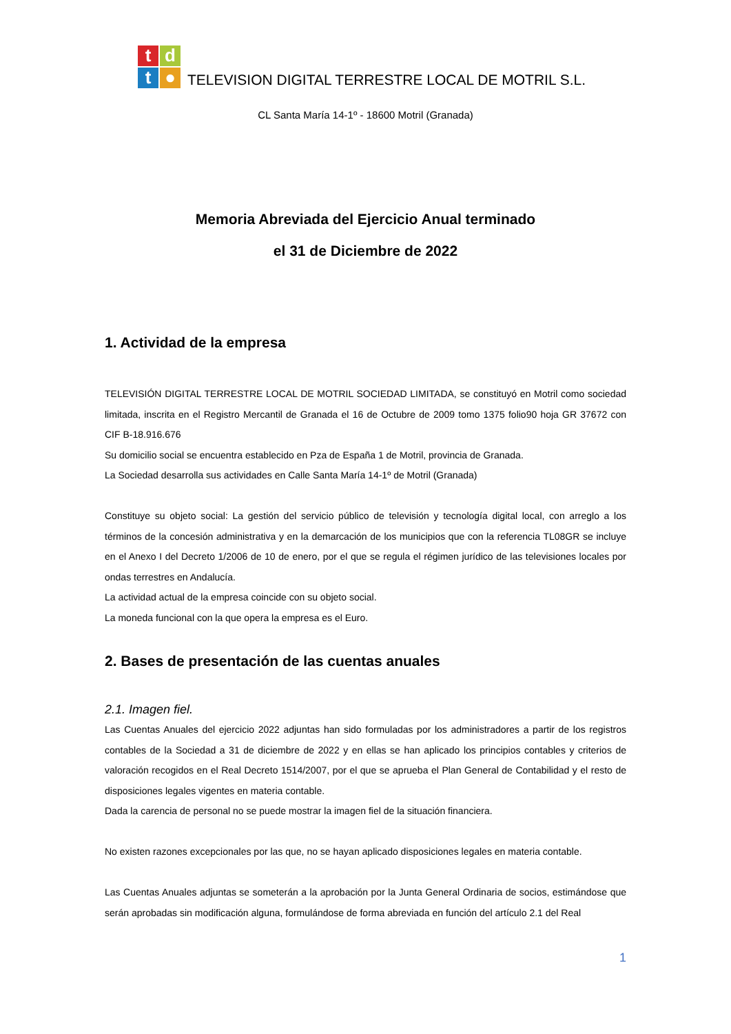tdt ●
TELEVISION DIGITAL TERRESTRE LOCAL DE MOTRIL S.L.
CL Santa María 14-1º - 18600 Motril (Granada)
Memoria Abreviada del Ejercicio Anual terminado
el 31 de Diciembre de 2022
1. Actividad de la empresa
TELEVISIÓN DIGITAL TERRESTRE LOCAL DE MOTRIL SOCIEDAD LIMITADA, se constituyó en Motril como sociedad limitada, inscrita en el Registro Mercantil de Granada el 16 de Octubre de 2009 tomo 1375 folio90 hoja GR 37672 con CIF B-18.916.676
Su domicilio social se encuentra establecido en Pza de España 1 de Motril, provincia de Granada.
La Sociedad desarrolla sus actividades en Calle Santa María 14-1º de Motril (Granada)
Constituye su objeto social: La gestión del servicio público de televisión y tecnología digital local, con arreglo a los términos de la concesión administrativa y en la demarcación de los municipios que con la referencia TL08GR se incluye en el Anexo I del Decreto 1/2006 de 10 de enero, por el que se regula el régimen jurídico de las televisiones locales por ondas terrestres en Andalucía.
La actividad actual de la empresa coincide con su objeto social.
La moneda funcional con la que opera la empresa es el Euro.
2. Bases de presentación de las cuentas anuales
2.1. Imagen fiel.
Las Cuentas Anuales del ejercicio 2022 adjuntas han sido formuladas por los administradores a partir de los registros contables de la Sociedad a 31 de diciembre de 2022 y en ellas se han aplicado los principios contables y criterios de valoración recogidos en el Real Decreto 1514/2007, por el que se aprueba el Plan General de Contabilidad y el resto de disposiciones legales vigentes en materia contable.
Dada la carencia de personal no se puede mostrar la imagen fiel de la situación financiera.
No existen razones excepcionales por las que, no se hayan aplicado disposiciones legales en materia contable.
Las Cuentas Anuales adjuntas se someterán a la aprobación por la Junta General Ordinaria de socios, estimándose que serán aprobadas sin modificación alguna, formulándose de forma abreviada en función del artículo 2.1 del Real
1